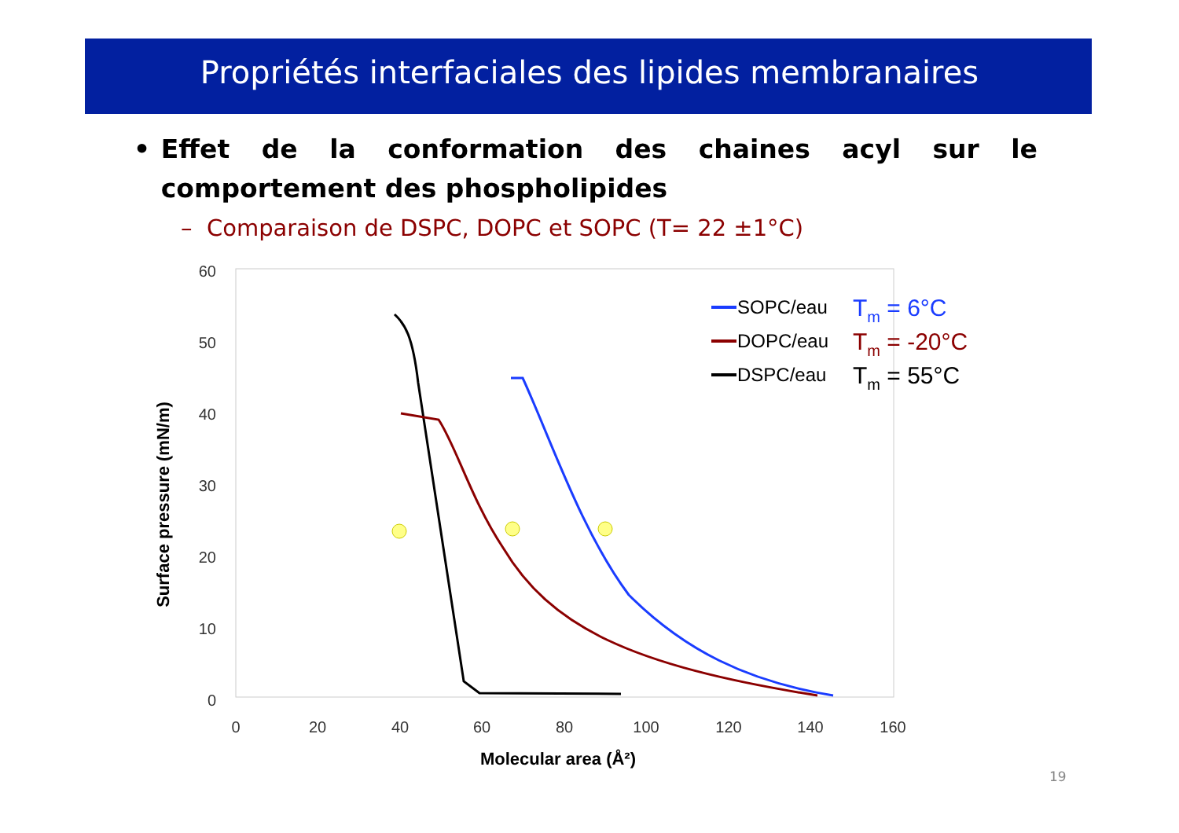Propriétés interfaciales des lipides membranaires
• Effet de la conformation des chaines acyl sur le comportement des phospholipides
– Comparaison de DSPC, DOPC et SOPC (T= 22 ±1°C)
60
50
40
30
20
10
0
0
20
40
60
80
100
120
140
160
Molecular area (Å²)
Surface pressure (mN/m)
SOPC/eau
DOPC/eau
DSPC/eau
Tm = 6°C
Tm = -20°C
Tm = 55°C
19